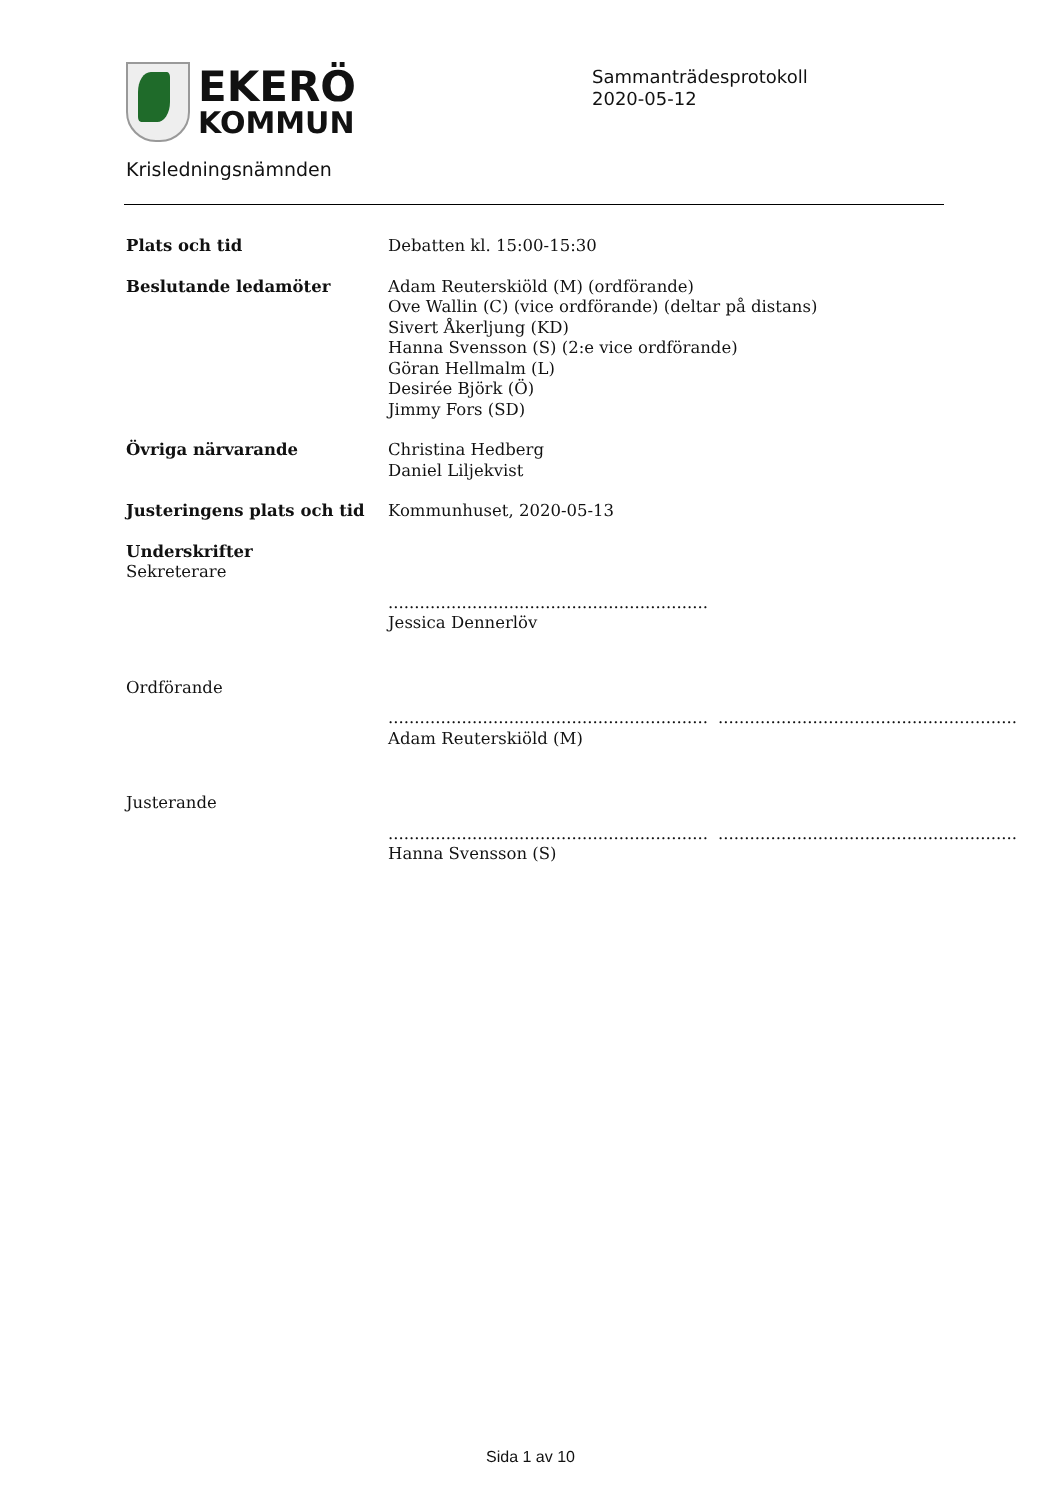EKERÖ
KOMMUN
Sammanträdesprotokoll
2020-05-12
Krisledningsnämnden
Plats och tid Debatten kl. 15:00-15:30
Beslutande ledamöter Adam Reuterskiöld (M) (ordförande)
Ove Wallin (C) (vice ordförande) (deltar på distans)
Sivert Åkerljung (KD)
Hanna Svensson (S) (2:e vice ordförande)
Göran Hellmalm (L)
Desirée Björk (Ö)
Jimmy Fors (SD)
Övriga närvarande Christina Hedberg
Daniel Liljekvist
Justeringens plats och tid Kommunhuset, 2020-05-13
Underskrifter
Sekreterare
.............................................................
Jessica Dennerlöv
Ordförande
.............................................................
Adam Reuterskiöld (M)
.........................................................
Justerande
.............................................................
Hanna Svensson (S)
.........................................................
Sida 1 av 10